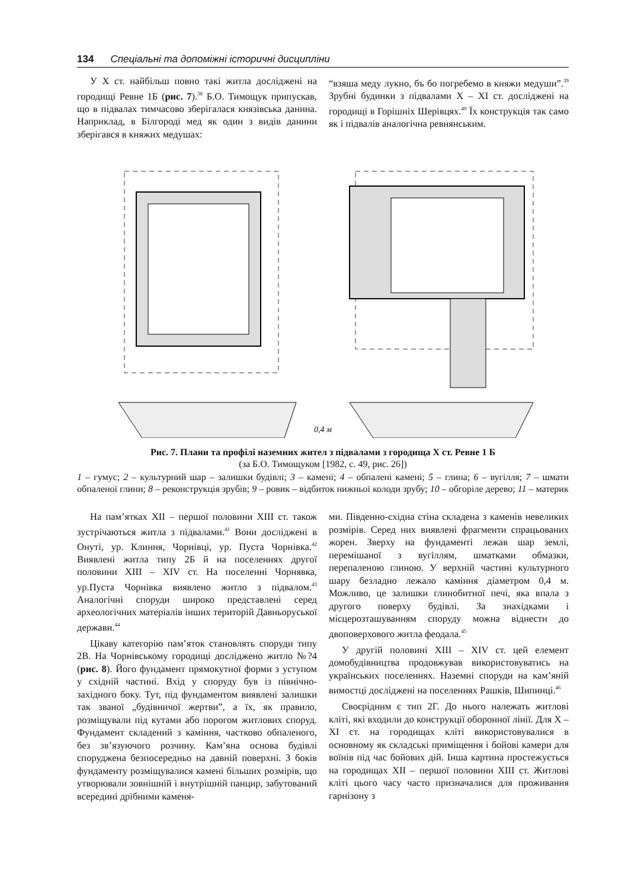134 Спеціальні та допоміжні історичні дисципліни
У Х ст. найбільш повно такі житла досліджені на городищі Ревне 1Б (рис. 7).<sup>38</sup> Б.О. Тимощук припускав, що в підвалах тимчасово зберігалася князівська данина. Наприклад, в Білгороді мед як один з видів данини зберігався в княжих медушах:
“взяша меду лукно, бъ бо погребемо в княжи медуши”.<sup>39</sup> Зрубні будинки з підвалами Х – ХІ ст. досліджені на городищі в Горішніх Шерівцях.<sup>40</sup> Їх конструкція так само як і підвалів аналогічна ревнянським.
0,4 м
Рис. 7. Плани та профілі наземних жител з підвалами з городища Х ст. Ревне 1 Б
(за Б.О. Тимощуком [1982, с. 49, рис. 26])
1 – гумус; 2 – культурний шар – залишки будівлі; 3 – камені; 4 – обпалені камені; 5 – глина; 6 – вугілля; 7 – шмати обпаленої глини; 8 – реконструкція зрубів; 9 – ровик – відбиток нижньої колоди зрубу; 10 – обгоріле дерево; 11 – материк
На пам’ятках ХІІ – першої половини ХІІІ ст. також зустрічаються житла з підвалами.<sup>41</sup> Вони досліджені в Онуті, ур. Клиння, Чорнівці, ур. Пуста Чорнівка.<sup>42</sup> Виявлені житла типу 2Б й на поселеннях другої половини ХІІІ – XIV ст. На поселенні Чорнявка, ур.Пуста Чорнівка виявлено житло з підвалом.<sup>43</sup> Аналогічні споруди широко представлені серед археологічних матеріалів інших територій Давньоруської держави.<sup>44</sup>
Цікаву категорію пам’яток становлять споруди типу 2В. На Чорнівському городищі досліджено житло №?4 (рис. 8). Його фундамент прямокутної форми з уступом у східній частині. Вхід у споруду був із північно-західного боку. Тут, під фундаментом виявлені залишки так званої „будівничої жертви”, а їх, як правило, розміщували під кутами або порогом житлових споруд. Фундамент складений з каміння, частково обпаленого, без зв’язуючого розчину. Кам’яна основа будівлі споруджена безпосередньо на давній поверхні. З боків фундаменту розміщувалися камені більших розмірів, що утворювали зовнішній і внутрішній панцир, забутований всередині дрібними каменя-
ми. Південно-східна стіна складена з каменів невеликих розмірів. Серед них виявлені фрагменти спрацьованих жорен. Зверху на фундаменті лежав шар землі, перемішаної з вугіллям, шматками обмазки, перепаленою глиною. У верхній частині культурного шару безладно лежало каміння діаметром 0,4 м. Можливо, це залишки глинобитної печі, яка впала з другого поверху будівлі. За знахідками і місцерозташуванням споруду можна віднести до двоповерхового житла феодала.<sup>45</sup>
У другій половині ХІІІ – XIV ст. цей елемент домобудівництва продовжував використовуватись на українських поселеннях. Наземні споруди на кам’яній вимостці досліджені на поселеннях Рашків, Шипинці.<sup>46</sup>
Своєрідним є тип 2Г. До нього належать житлові кліті, які входили до конструкції оборонної лінії. Для Х – ХІ ст. на городищах кліті використовувалися в основному як складські приміщення і бойові камери для воїнів під час бойових дій. Інша картина простежується на городищах ХІІ – першої половини ХІІІ ст. Житлові кліті цього часу часто призначалися для проживання гарнізону з